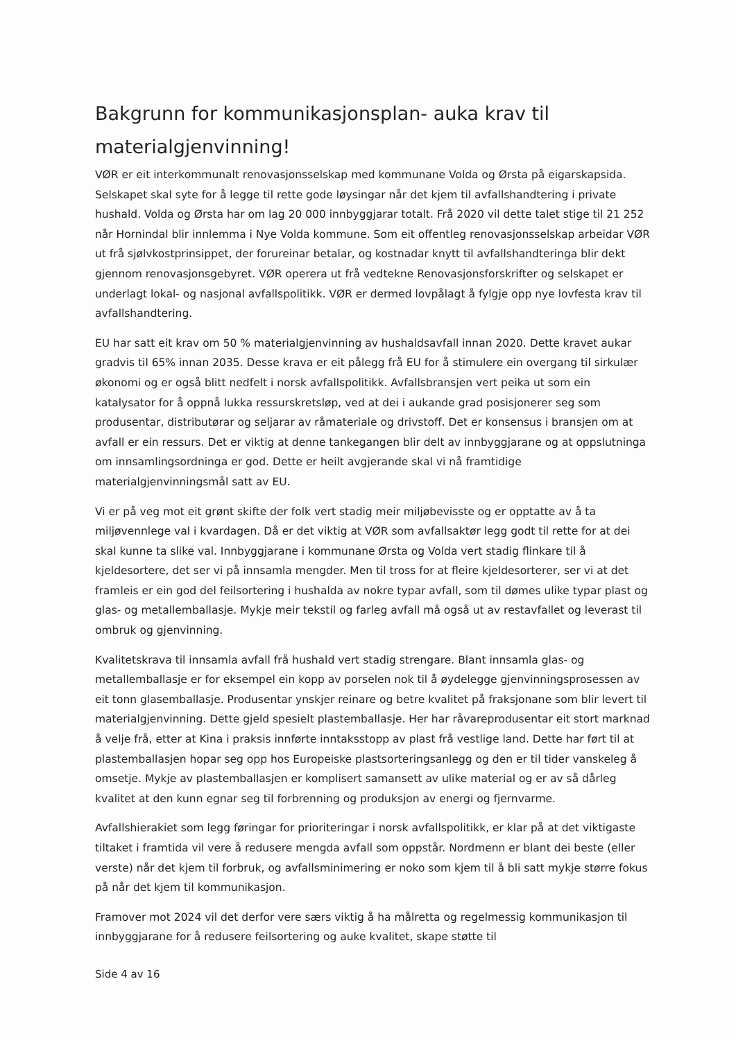Bakgrunn for kommunikasjonsplan- auka krav til materialgjenvinning!
VØR er eit interkommunalt renovasjonsselskap med kommunane Volda og Ørsta på eigarskapsida. Selskapet skal syte for å legge til rette gode løysingar når det kjem til avfallshandtering i private hushald. Volda og Ørsta har om lag 20 000 innbyggjarar totalt. Frå 2020 vil dette talet stige til 21 252 når Hornindal blir innlemma i Nye Volda kommune. Som eit offentleg renovasjonsselskap arbeidar VØR ut frå sjølvkostprinsippet, der forureinar betalar, og kostnadar knytt til avfallshandteringa blir dekt gjennom renovasjonsgebyret. VØR operera ut frå vedtekne Renovasjonsforskrifter og selskapet er underlagt lokal- og nasjonal avfallspolitikk. VØR er dermed lovpålagt å fylgje opp nye lovfesta krav til avfallshandtering.
EU har satt eit krav om 50 % materialgjenvinning av hushaldsavfall innan 2020. Dette kravet aukar gradvis til 65% innan 2035. Desse krava er eit pålegg frå EU for å stimulere ein overgang til sirkulær økonomi og er også blitt nedfelt i norsk avfallspolitikk. Avfallsbransjen vert peika ut som ein katalysator for å oppnå lukka ressurskretsløp, ved at dei i aukande grad posisjonerer seg som produsentar, distributørar og seljarar av råmateriale og drivstoff. Det er konsensus i bransjen om at avfall er ein ressurs. Det er viktig at denne tankegangen blir delt av innbyggjarane og at oppslutninga om innsamlingsordninga er god. Dette er heilt avgjerande skal vi nå framtidige materialgjenvinningsmål satt av EU.
Vi er på veg mot eit grønt skifte der folk vert stadig meir miljøbevisste og er opptatte av å ta miljøvennlege val i kvardagen. Då er det viktig at VØR som avfallsaktør legg godt til rette for at dei skal kunne ta slike val. Innbyggjarane i kommunane Ørsta og Volda vert stadig flinkare til å kjeldesortere, det ser vi på innsamla mengder. Men til tross for at fleire kjeldesorterer, ser vi at det framleis er ein god del feilsortering i hushalda av nokre typar avfall, som til dømes ulike typar plast og glas- og metallemballasje. Mykje meir tekstil og farleg avfall må også ut av restavfallet og leverast til ombruk og gjenvinning.
Kvalitetskrava til innsamla avfall frå hushald vert stadig strengare. Blant innsamla glas- og metallemballasje er for eksempel ein kopp av porselen nok til å øydelegge gjenvinningsprosessen av eit tonn glasemballasje. Produsentar ynskjer reinare og betre kvalitet på fraksjonane som blir levert til materialgjenvinning. Dette gjeld spesielt plastemballasje. Her har råvareprodusentar eit stort marknad å velje frå, etter at Kina i praksis innførte inntaksstopp av plast frå vestlige land. Dette har ført til at plastemballasjen hopar seg opp hos Europeiske plastsorteringsanlegg og den er til tider vanskeleg å omsetje. Mykje av plastemballasjen er komplisert samansett av ulike material og er av så dårleg kvalitet at den kunn egnar seg til forbrenning og produksjon av energi og fjernvarme.
Avfallshierakiet som legg føringar for prioriteringar i norsk avfallspolitikk, er klar på at det viktigaste tiltaket i framtida vil vere å redusere mengda avfall som oppstår. Nordmenn er blant dei beste (eller verste) når det kjem til forbruk, og avfallsminimering er noko som kjem til å bli satt mykje større fokus på når det kjem til kommunikasjon.
Framover mot 2024 vil det derfor vere særs viktig å ha målretta og regelmessig kommunikasjon til innbyggjarane for å redusere feilsortering og auke kvalitet, skape støtte til
Side 4 av 16